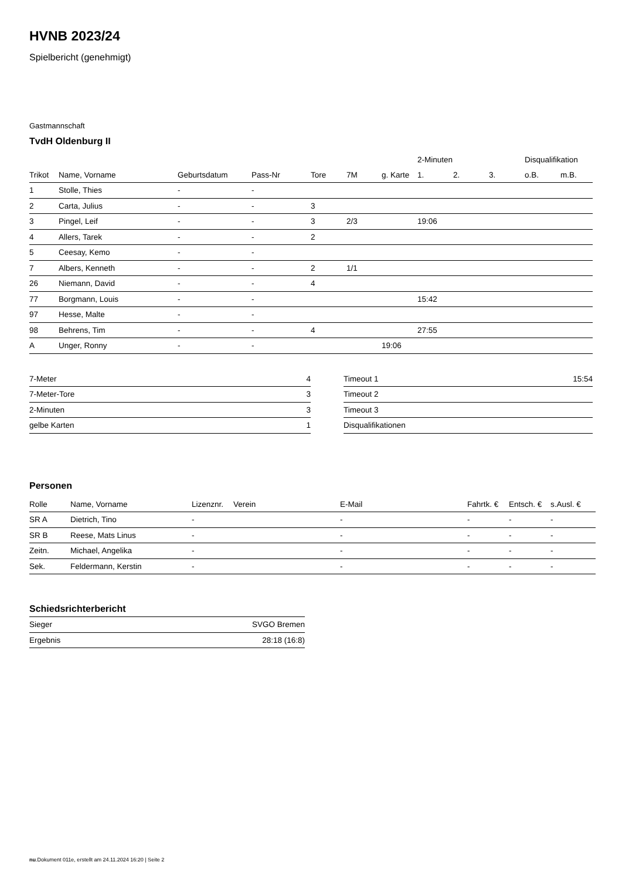HVNB 2023/24
Spielbericht (genehmigt)
Gastmannschaft
TvdH Oldenburg II
| | | | | | | | 2-Minuten | | | Disqualifikation | |
| --- | --- | --- | --- | --- | --- | --- | --- | --- | --- | --- | --- |
| Trikot | Name, Vorname | Geburtsdatum | Pass-Nr | Tore | 7M | g. Karte | 1. | 2. | 3. | o.B. | m.B. |
| 1 | Stolle, Thies | - | - | | | | | | | | |
| 2 | Carta, Julius | - | - | 3 | | | | | | | |
| 3 | Pingel, Leif | - | - | 3 | 2/3 | | 19:06 | | | | |
| 4 | Allers, Tarek | - | - | 2 | | | | | | | |
| 5 | Ceesay, Kemo | - | - | | | | | | | | |
| 7 | Albers, Kenneth | - | - | 2 | 1/1 | | | | | | |
| 26 | Niemann, David | - | - | 4 | | | | | | | |
| 77 | Borgmann, Louis | - | - | | | | 15:42 | | | | |
| 97 | Hesse, Malte | - | - | | | | | | | | |
| 98 | Behrens, Tim | - | - | 4 | | | 27:55 | | | | |
| A | Unger, Ronny | - | - | | | 19:06 | | | | | |
| 7-Meter | 4 |
| 7-Meter-Tore | 3 |
| 2-Minuten | 3 |
| gelbe Karten | 1 |
| Timeout 1 | 15:54 |
| Timeout 2 | |
| Timeout 3 | |
| Disqualifikationen | |
Personen
| Rolle | Name, Vorname | Lizenznr. | Verein | E-Mail | Fahrtk. € | Entsch. € | s.Ausl. € |
| --- | --- | --- | --- | --- | --- | --- | --- |
| SR A | Dietrich, Tino | - | | - | - | - | - |
| SR B | Reese, Mats Linus | - | | - | - | - | - |
| Zeitn. | Michael, Angelika | - | | - | - | - | - |
| Sek. | Feldermann, Kerstin | - | | - | - | - | - |
Schiedsrichterbericht
| Sieger | SVGO Bremen |
| Ergebnis | 28:18 (16:8) |
nu.Dokument 011e, erstellt am 24.11.2024 16:20 | Seite 2